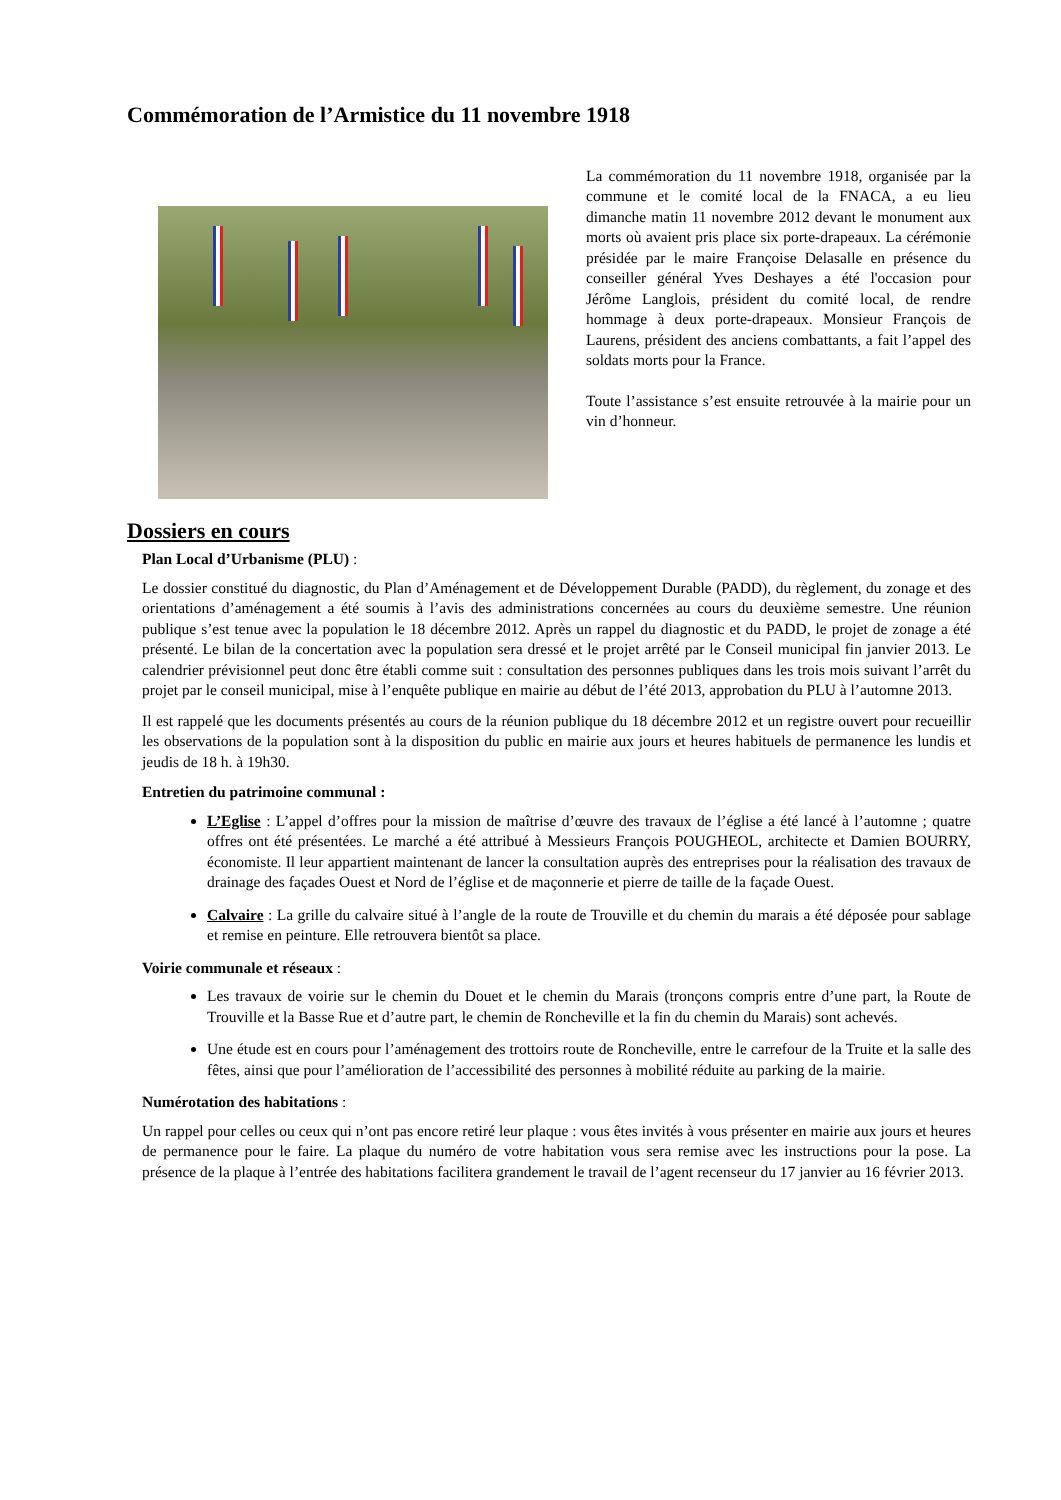Commémoration de l’Armistice du 11 novembre 1918
La commémoration du 11 novembre 1918, organisée par la commune et le comité local de la FNACA, a eu lieu dimanche matin 11 novembre 2012 devant le monument aux morts où avaient pris place six porte-drapeaux. La cérémonie présidée par le maire Françoise Delasalle en présence du conseiller général Yves Deshayes a été l'occasion pour Jérôme Langlois, président du comité local, de rendre hommage à deux porte-drapeaux. Monsieur François de Laurens, président des anciens combattants, a fait l’appel des soldats morts pour la France.
Toute l’assistance s’est ensuite retrouvée à la mairie pour un vin d’honneur.
Dossiers en cours
Plan Local d’Urbanisme (PLU) :
Le dossier constitué du diagnostic, du Plan d’Aménagement et de Développement Durable (PADD), du règlement, du zonage et des orientations d’aménagement a été soumis à l’avis des administrations concernées au cours du deuxième semestre. Une réunion publique s’est tenue avec la population le 18 décembre 2012. Après un rappel du diagnostic et du PADD, le projet de zonage a été présenté. Le bilan de la concertation avec la population sera dressé et le projet arrêté par le Conseil municipal fin janvier 2013. Le calendrier prévisionnel peut donc être établi comme suit : consultation des personnes publiques dans les trois mois suivant l’arrêt du projet par le conseil municipal, mise à l’enquête publique en mairie au début de l’été 2013, approbation du PLU à l’automne 2013.
Il est rappelé que les documents présentés au cours de la réunion publique du 18 décembre 2012 et un registre ouvert pour recueillir les observations de la population sont à la disposition du public en mairie aux jours et heures habituels de permanence les lundis et jeudis de 18 h. à 19h30.
Entretien du patrimoine communal :
L’Eglise : L’appel d’offres pour la mission de maîtrise d’œuvre des travaux de l’église a été lancé à l’automne ; quatre offres ont été présentées. Le marché a été attribué à Messieurs François POUGHEOL, architecte et Damien BOURRY, économiste. Il leur appartient maintenant de lancer la consultation auprès des entreprises pour la réalisation des travaux de drainage des façades Ouest et Nord de l’église et de maçonnerie et pierre de taille de la façade Ouest.
Calvaire : La grille du calvaire situé à l’angle de la route de Trouville et du chemin du marais a été déposée pour sablage et remise en peinture. Elle retrouvera bientôt sa place.
Voirie communale et réseaux :
Les travaux de voirie sur le chemin du Douet et le chemin du Marais (tronçons compris entre d’une part, la Route de Trouville et la Basse Rue et d’autre part, le chemin de Roncheville et la fin du chemin du Marais) sont achevés.
Une étude est en cours pour l’aménagement des trottoirs route de Roncheville, entre le carrefour de la Truite et la salle des fêtes, ainsi que pour l’amélioration de l’accessibilité des personnes à mobilité réduite au parking de la mairie.
Numérotation des habitations :
Un rappel pour celles ou ceux qui n’ont pas encore retiré leur plaque : vous êtes invités à vous présenter en mairie aux jours et heures de permanence pour le faire. La plaque du numéro de votre habitation vous sera remise avec les instructions pour la pose. La présence de la plaque à l’entrée des habitations facilitera grandement le travail de l’agent recenseur du 17 janvier au 16 février 2013.